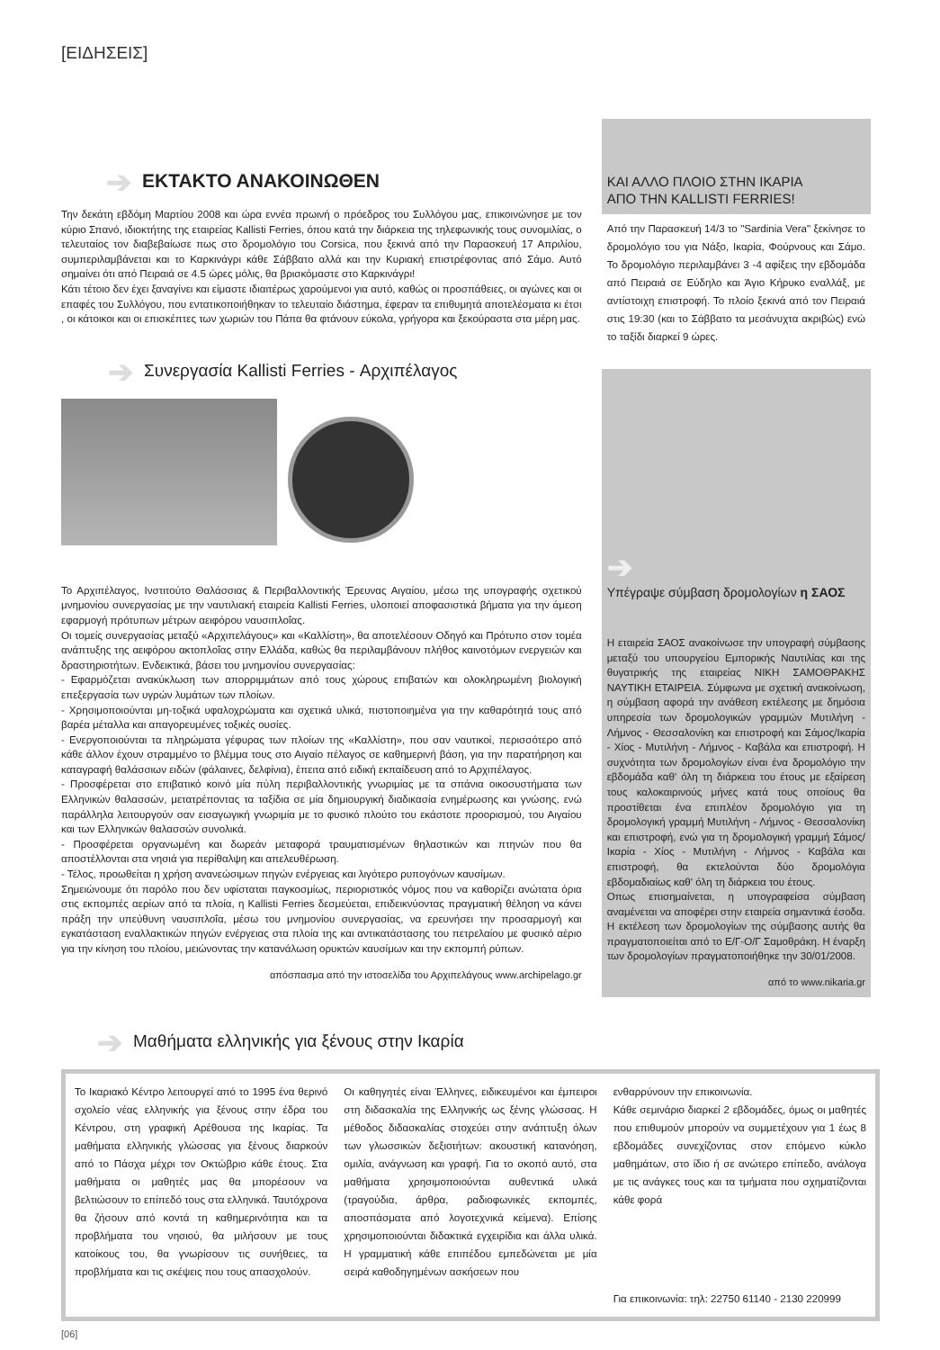[ΕΙΔΗΣΕΙΣ]
➔ ΕΚΤΑΚΤΟ ΑΝΑΚΟΙΝΩΘΕΝ
Την δεκάτη εβδόμη Μαρτίου 2008 και ώρα εννέα πρωινή ο πρόεδρος του Συλλόγου μας, επικοινώνησε με τον κύριο Σπανό, ιδιοκτήτης της εταιρείας Kallisti Ferries, όπου κατά την διάρκεια της τηλεφωνικής τους συνομιλίας, ο τελευταίος τον διαβεβαίωσε πως στο δρομολόγιο του Corsica, που ξεκινά από την Παρασκευή 17 Απριλίου, συμπεριλαμβάνεται και το Καρκινάγρι κάθε Σάββατο αλλά και την Κυριακή επιστρέφοντας από Σάμο. Αυτό σημαίνει ότι από Πειραιά σε 4.5 ώρες μόλις, θα βρισκόμαστε στο Καρκινάγρι!
Κάτι τέτοιο δεν έχει ξαναγίνει και είμαστε ιδιαιτέρως χαρούμενοι για αυτό, καθώς οι προσπάθειες, οι αγώνες και οι επαφές του Συλλόγου, που εντατικοποιήθηκαν το τελευταίο διάστημα, έφεραν τα επιθυμητά αποτελέσματα κι έτσι , οι κάτοικοι και οι επισκέπτες των χωριών του Πάπα θα φτάνουν εύκολα, γρήγορα και ξεκούραστα στα μέρη μας.
➔ Συνεργασία Kallisti Ferries - Αρχιπέλαγος
Το Αρχιπέλαγος, Ινστιτούτο Θαλάσσιας & Περιβαλλοντικής Έρευνας Αιγαίου, μέσω της υπογραφής σχετικού μνημονίου συνεργασίας με την ναυτιλιακή εταιρεία Kallisti Ferries, υλοποιεί αποφασιστικά βήματα για την άμεση εφαρμογή πρότυπων μέτρων αειφόρου ναυσιπλοΐας.
Οι τομείς συνεργασίας μεταξύ «Αρχιπελάγους» και «Καλλίστη», θα αποτελέσουν Οδηγό και Πρότυπο στον τομέα ανάπτυξης της αειφόρου ακτοπλοΐας στην Ελλάδα, καθώς θα περιλαμβάνουν πλήθος καινοτόμων ενεργειών και δραστηριοτήτων. Ενδεικτικά, βάσει του μνημονίου συνεργασίας:
- Εφαρμόζεται ανακύκλωση των απορριμμάτων από τους χώρους επιβατών και ολοκληρωμένη βιολογική επεξεργασία των υγρών λυμάτων των πλοίων.
- Χρησιμοποιούνται μη-τοξικά υφαλοχρώματα και σχετικά υλικά, πιστοποιημένα για την καθαρότητά τους από βαρέα μέταλλα και απαγορευμένες τοξικές ουσίες.
- Ενεργοποιούνται τα πληρώματα γέφυρας των πλοίων της «Καλλίστη», που σαν ναυτικοί, περισσότερο από κάθε άλλον έχουν στραμμένο το βλέμμα τους στο Αιγαίο πέλαγος σε καθημερινή βάση, για την παρατήρηση και καταγραφή θαλάσσιων ειδών (φάλαινες, δελφίνια), έπειτα από ειδική εκπαίδευση από το Αρχιπέλαγος.
- Προσφέρεται στο επιβατικό κοινό μία πύλη περιβαλλοντικής γνωριμίας με τα σπάνια οικοσυστήματα των Ελληνικών θαλασσών, μετατρέποντας τα ταξίδια σε μία δημιουργική διαδικασία ενημέρωσης και γνώσης, ενώ παράλληλα λειτουργούν σαν εισαγωγική γνωριμία με το φυσικό πλούτο του εκάστοτε προορισμού, του Αιγαίου και των Ελληνικών θαλασσών συνολικά.
- Προσφέρεται οργανωμένη και δωρεάν μεταφορά τραυματισμένων θηλαστικών και πτηνών που θα αποστέλλονται στα νησιά για περίθαλψη και απελευθέρωση.
- Τέλος, προωθείται η χρήση ανανεώσιμων πηγών ενέργειας και λιγότερο ρυπογόνων καυσίμων.
Σημειώνουμε ότι παρόλο που δεν υφίσταται παγκοσμίως, περιοριστικός νόμος που να καθορίζει ανώτατα όρια στις εκπομπές αερίων από τα πλοία, η Kallisti Ferries δεσμεύεται, επιδεικνύοντας πραγματική θέληση να κάνει πράξη την υπεύθυνη ναυσιπλοΐα, μέσω του μνημονίου συνεργασίας, να ερευνήσει την προσαρμογή και εγκατάσταση εναλλακτικών πηγών ενέργειας στα πλοία της και αντικατάστασης του πετρελαίου με φυσικό αέριο για την κίνηση του πλοίου, μειώνοντας την κατανάλωση ορυκτών καυσίμων και την εκπομπή ρύπων.
απόσπασμα από την ιστοσελίδα του Αρχιπελάγους www.archipelago.gr
ΚΑΙ ΑΛΛΟ ΠΛΟΙΟ ΣΤΗΝ ΙΚΑΡΙΑ
ΑΠΟ ΤΗΝ KALLISTI FERRIES!
Από την Παρασκευή 14/3 το "Sardinia Vera" ξεκίνησε το δρομολόγιο του για Νάξο, Ικαρία, Φούρνους και Σάμο. Το δρομολόγιο περιλαμβάνει 3 -4 αφίξεις την εβδομάδα από Πειραιά σε Εύδηλο και Άγιο Κήρυκο εναλλάξ, με αντίστοιχη επιστροφή. Το πλοίο ξεκινά από τον Πειραιά στις 19:30 (και το Σάββατο τα μεσάνυχτα ακριβώς) ενώ το ταξίδι διαρκεί 9 ώρες.
➔
Υπέγραψε σύμβαση δρομολογίων η ΣΑΟΣ
Η εταιρεία ΣΑΟΣ ανακοίνωσε την υπογραφή σύμβασης μεταξύ του υπουργείου Εμπορικής Ναυτιλίας και της θυγατρικής της εταιρείας ΝΙΚΗ ΣΑΜΟΘΡΑΚΗΣ ΝΑΥΤΙΚΗ ΕΤΑΙΡΕΙΑ. Σύμφωνα με σχετική ανακοίνωση, η σύμβαση αφορά την ανάθεση εκτέλεσης με δημόσια υπηρεσία των δρομολογικών γραμμών Μυτιλήνη - Λήμνος - Θεσσαλονίκη και επιστροφή και Σάμος/Ικαρία - Χίος - Μυτιλήνη - Λήμνος - Καβάλα και επιστροφή. Η συχνότητα των δρομολογίων είναι ένα δρομολόγιο την εβδομάδα καθ' όλη τη διάρκεια του έτους με εξαίρεση τους καλοκαιρινούς μήνες κατά τους οποίους θα προστίθεται ένα επιπλέον δρομολόγιο για τη δρομολογική γραμμή Μυτιλήνη - Λήμνος - Θεσσαλονίκη και επιστροφή, ενώ για τη δρομολογική γραμμή Σάμος/Ικαρία - Χίος - Μυτιλήνη - Λήμνος - Καβάλα και επιστροφή, θα εκτελούνται δύο δρομολόγια εβδομαδιαίως καθ' όλη τη διάρκεια του έτους.
Οπως επισημαίνεται, η υπογραφείσα σύμβαση αναμένεται να αποφέρει στην εταιρεία σημαντικά έσοδα. Η εκτέλεση των δρομολογίων της σύμβασης αυτής θα πραγματοποιείται από το Ε/Γ-Ο/Γ Σαμοθράκη. Η έναρξη των δρομολογίων πραγματοποιήθηκε την 30/01/2008.
από το www.nikaria.gr
➔ Μαθήματα ελληνικής για ξένους στην Ικαρία
Το Ικαριακό Κέντρο λειτουργεί από το 1995 ένα θερινό σχολείο νέας ελληνικής για ξένους στην έδρα του Κέντρου, στη γραφική Αρέθουσα της Ικαρίας. Τα μαθήματα ελληνικής γλώσσας για ξένους διαρκούν από το Πάσχα μέχρι τον Οκτώβριο κάθε έτους. Στα μαθήματα οι μαθητές μας θα μπορέσουν να βελτιώσουν το επίπεδό τους στα ελληνικά. Ταυτόχρονα θα ζήσουν από κοντά τη καθημερινότητα και τα προβλήματα του νησιού, θα μιλήσουν με τους κατοίκους του, θα γνωρίσουν τις συνήθειες, τα προβλήματα και τις σκέψεις που τους απασχολούν.
Οι καθηγητές είναι Έλληνες, ειδικευμένοι και έμπειροι στη διδασκαλία της Ελληνικής ως ξένης γλώσσας. Η μέθοδος διδασκαλίας στοχεύει στην ανάπτυξη όλων των γλωσσικών δεξιοτήτων: ακουστική κατανόηση, ομιλία, ανάγνωση και γραφή. Για το σκοπό αυτό, στα μαθήματα χρησιμοποιούνται αυθεντικά υλικά (τραγούδια, άρθρα, ραδιοφωνικές εκπομπές, αποσπάσματα από λογοτεχνικά κείμενα). Επίσης χρησιμοποιούνται διδακτικά εγχειρίδια και άλλα υλικά. Η γραμματική κάθε επιπέδου εμπεδώνεται με μία σειρά καθοδηγημένων ασκήσεων που
ενθαρρύνουν την επικοινωνία.
Κάθε σεμινάριο διαρκεί 2 εβδομάδες, όμως οι μαθητές που επιθυμούν μπορούν να συμμετέχουν για 1 έως 8 εβδομάδες συνεχίζοντας στον επόμενο κύκλο μαθημάτων, στο ίδιο ή σε ανώτερο επίπεδο, ανάλογα με τις ανάγκες τους και τα τμήματα που σχηματίζονται κάθε φορά
Για επικοινωνία: τηλ: 22750 61140 - 2130 220999
[06]